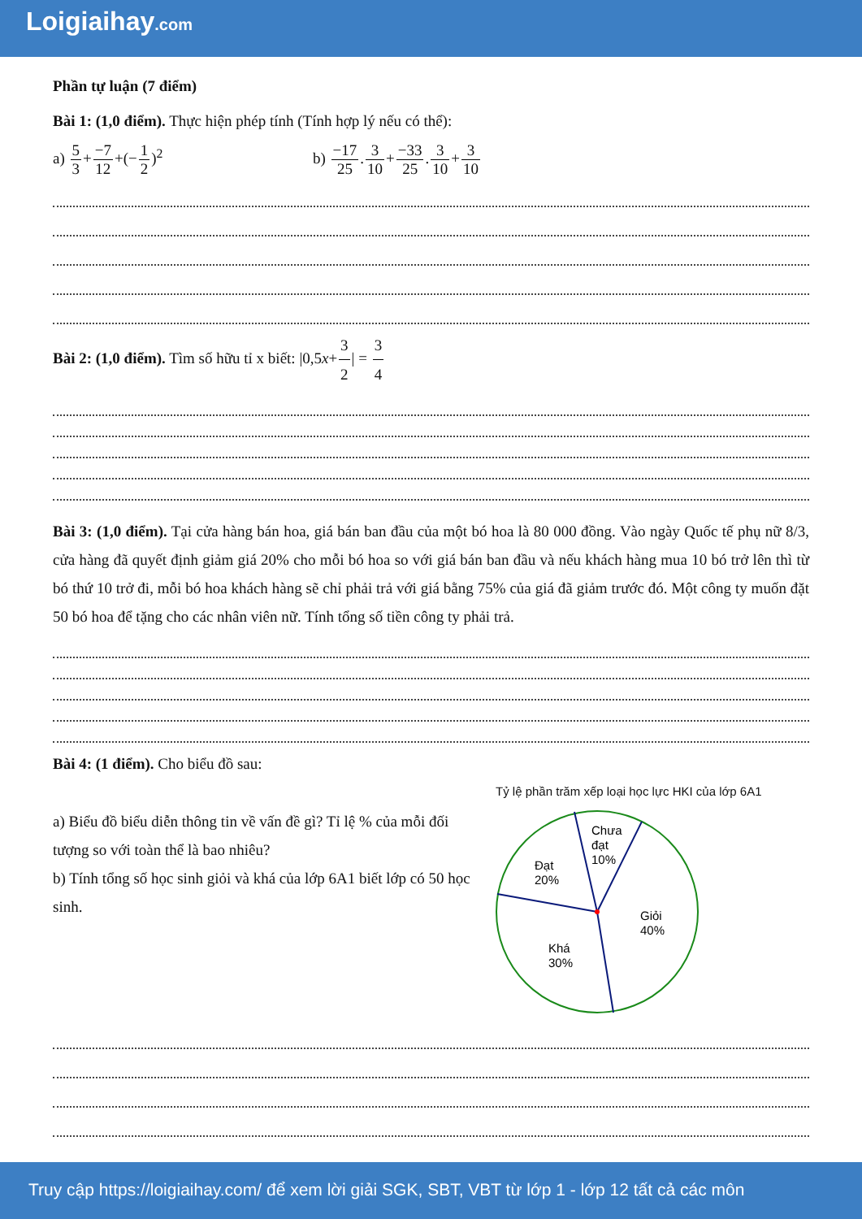Loigiaihay.com
Phần tự luận (7 điểm)
Bài 1: (1,0 điểm). Thực hiện phép tính (Tính hợp lý nếu có thể):
a) 5 3+−7 12+(−1 2)<sup>2</sup> b) −17 25.3 10+−33 25.3 10+3 10
Bài 2: (1,0 điểm). Tìm số hữu tỉ x biết: |0,5x+3 2| = 3 4
Bài 3: (1,0 điểm). Tại cửa hàng bán hoa, giá bán ban đầu của một bó hoa là 80 000 đồng. Vào ngày Quốc tế phụ nữ 8/3, cửa hàng đã quyết định giảm giá 20% cho mỗi bó hoa so với giá bán ban đầu và nếu khách hàng mua 10 bó trở lên thì từ bó thứ 10 trở đi, mỗi bó hoa khách hàng sẽ chỉ phải trả với giá bằng 75% của giá đã giảm trước đó. Một công ty muốn đặt 50 bó hoa để tặng cho các nhân viên nữ. Tính tổng số tiền công ty phải trả.
Bài 4: (1 điểm). Cho biểu đồ sau:
a) Biểu đồ biểu diễn thông tin về vấn đề gì? Tỉ lệ % của mỗi đối tượng so với toàn thể là bao nhiêu?
b) Tính tổng số học sinh giỏi và khá của lớp 6A1 biết lớp có 50 học sinh.
Tỷ lệ phần trăm xếp loại học lực HKI của lớp 6A1
Chưa
đạt
10%
Đạt
20%
Giỏi
40%
Khá
30%
Truy cập https://loigiaihay.com/ để xem lời giải SGK, SBT, VBT từ lớp 1 - lớp 12 tất cả các môn